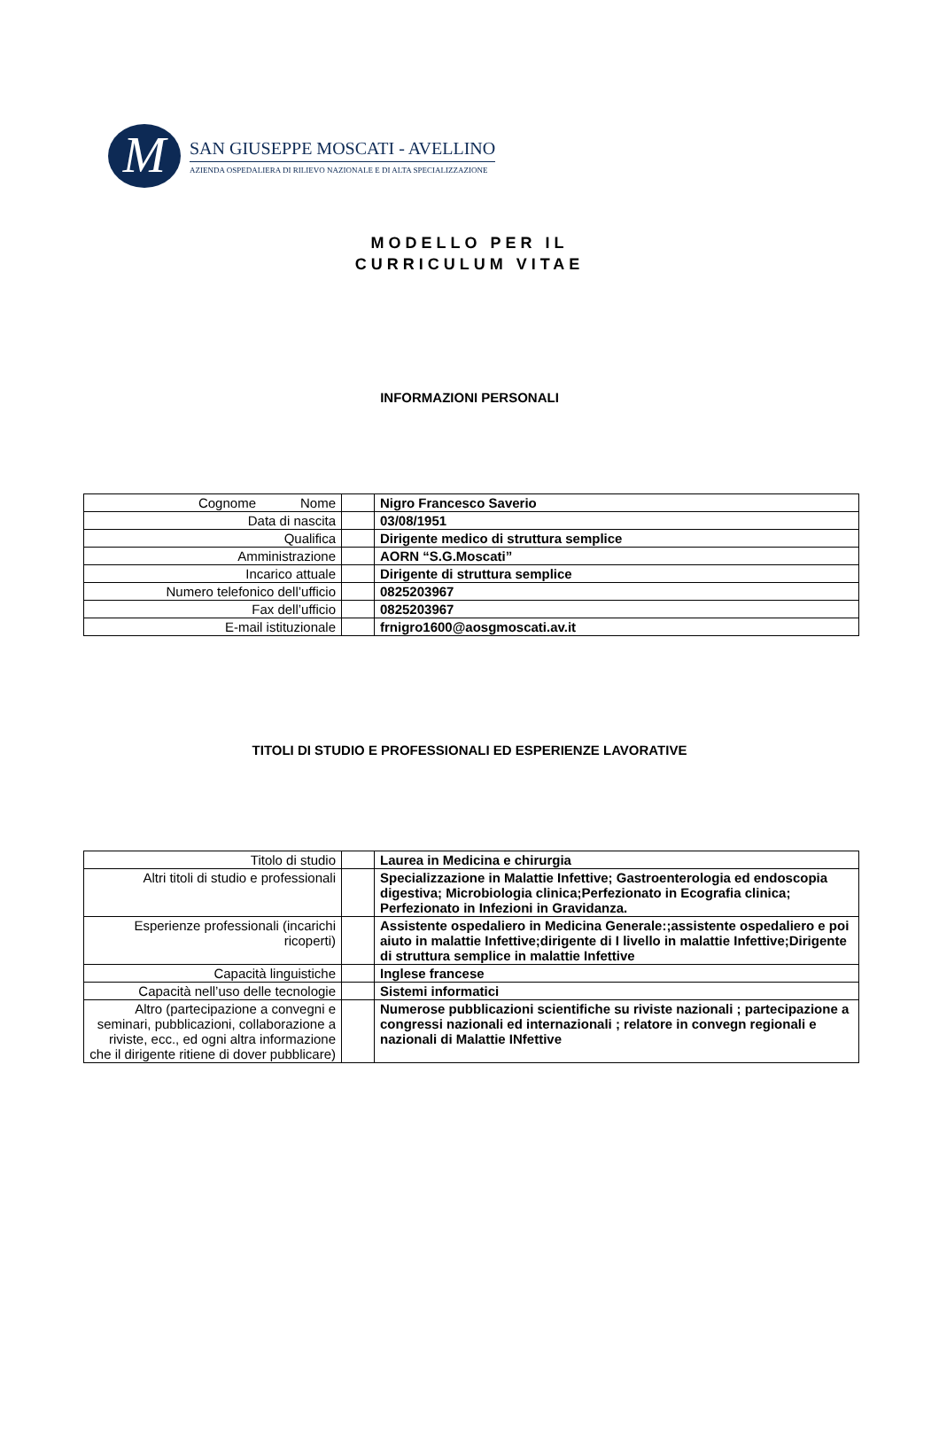M
SAN GIUSEPPE MOSCATI - AVELLINO
AZIENDA OSPEDALIERA DI RILIEVO NAZIONALE E DI ALTA SPECIALIZZAZIONE
MODELLO PER IL
CURRICULUM VITAE
INFORMAZIONI PERSONALI
| Cognome Nome | | Nigro Francesco Saverio |
| Data di nascita | | 03/08/1951 |
| Qualifica | | Dirigente medico di struttura semplice |
| Amministrazione | | AORN “S.G.Moscati” |
| Incarico attuale | | Dirigente di struttura semplice |
| Numero telefonico dell’ufficio | | 0825203967 |
| Fax dell’ufficio | | 0825203967 |
| E-mail istituzionale | | frnigro1600@aosgmoscati.av.it |
TITOLI DI STUDIO E PROFESSIONALI ED ESPERIENZE LAVORATIVE
| Titolo di studio | | Laurea in Medicina e chirurgia |
| Altri titoli di studio e professionali | | Specializzazione in Malattie Infettive; Gastroenterologia ed endoscopia digestiva; Microbiologia clinica;Perfezionato in Ecografia clinica; Perfezionato in Infezioni in Gravidanza. |
| Esperienze professionali (incarichi ricoperti) | | Assistente ospedaliero in Medicina Generale:;assistente ospedaliero e poi aiuto in malattie Infettive;dirigente di I livello in malattie Infettive;Dirigente di struttura semplice in malattie Infettive |
| Capacità linguistiche | | Inglese francese |
| Capacità nell’uso delle tecnologie | | Sistemi informatici |
| Altro (partecipazione a convegni e seminari, pubblicazioni, collaborazione a riviste, ecc., ed ogni altra informazione che il dirigente ritiene di dover pubblicare) | | Numerose pubblicazioni scientifiche su riviste nazionali ; partecipazione a congressi nazionali ed internazionali ; relatore in convegn regionali e nazionali di Malattie INfettive |